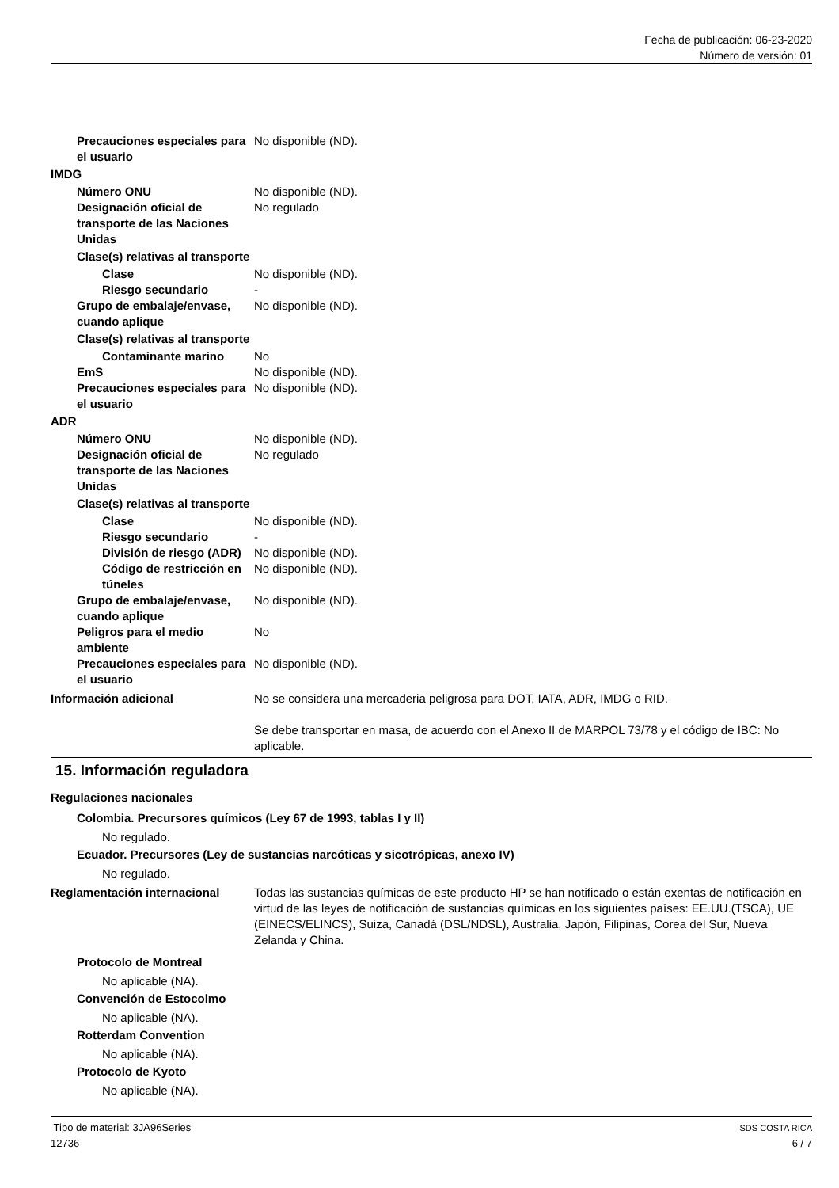Fecha de publicación: 06-23-2020
Número de versión: 01
Precauciones especiales para el usuario
No disponible (ND).
IMDG
Número ONU No disponible (ND).
Designación oficial de transporte de las Naciones Unidas
No regulado
Clase(s) relativas al transporte
Clase No disponible (ND).
Riesgo secundario -
Grupo de embalaje/envase, cuando aplique
No disponible (ND).
Clase(s) relativas al transporte
Contaminante marino No
EmS No disponible (ND).
Precauciones especiales para el usuario
No disponible (ND).
ADR
Número ONU No disponible (ND).
Designación oficial de transporte de las Naciones Unidas
No regulado
Clase(s) relativas al transporte
Clase No disponible (ND).
Riesgo secundario -
División de riesgo (ADR)
No disponible (ND).
Código de restricción en túneles
No disponible (ND).
Grupo de embalaje/envase, cuando aplique
No disponible (ND).
Peligros para el medio ambiente
No
Precauciones especiales para el usuario
No disponible (ND).
Información adicional No se considera una mercaderia peligrosa para DOT, IATA, ADR, IMDG o RID.
Se debe transportar en masa, de acuerdo con el Anexo II de MARPOL 73/78 y el código de IBC: No aplicable.
15. Información reguladora
Regulaciones nacionales
Colombia. Precursores químicos (Ley 67 de 1993, tablas I y II)
No regulado.
Ecuador. Precursores (Ley de sustancias narcóticas y sicotrópicas, anexo IV)
No regulado.
Reglamentación internacional Todas las sustancias químicas de este producto HP se han notificado o están exentas de notificación en virtud de las leyes de notificación de sustancias químicas en los siguientes países: EE.UU.(TSCA), UE (EINECS/ELINCS), Suiza, Canadá (DSL/NDSL), Australia, Japón, Filipinas, Corea del Sur, Nueva Zelanda y China.
Protocolo de Montreal
No aplicable (NA).
Convención de Estocolmo
No aplicable (NA).
Rotterdam Convention
No aplicable (NA).
Protocolo de Kyoto
No aplicable (NA).
Tipo de material: 3JA96Series SDS COSTA RICA
12736 6 / 7